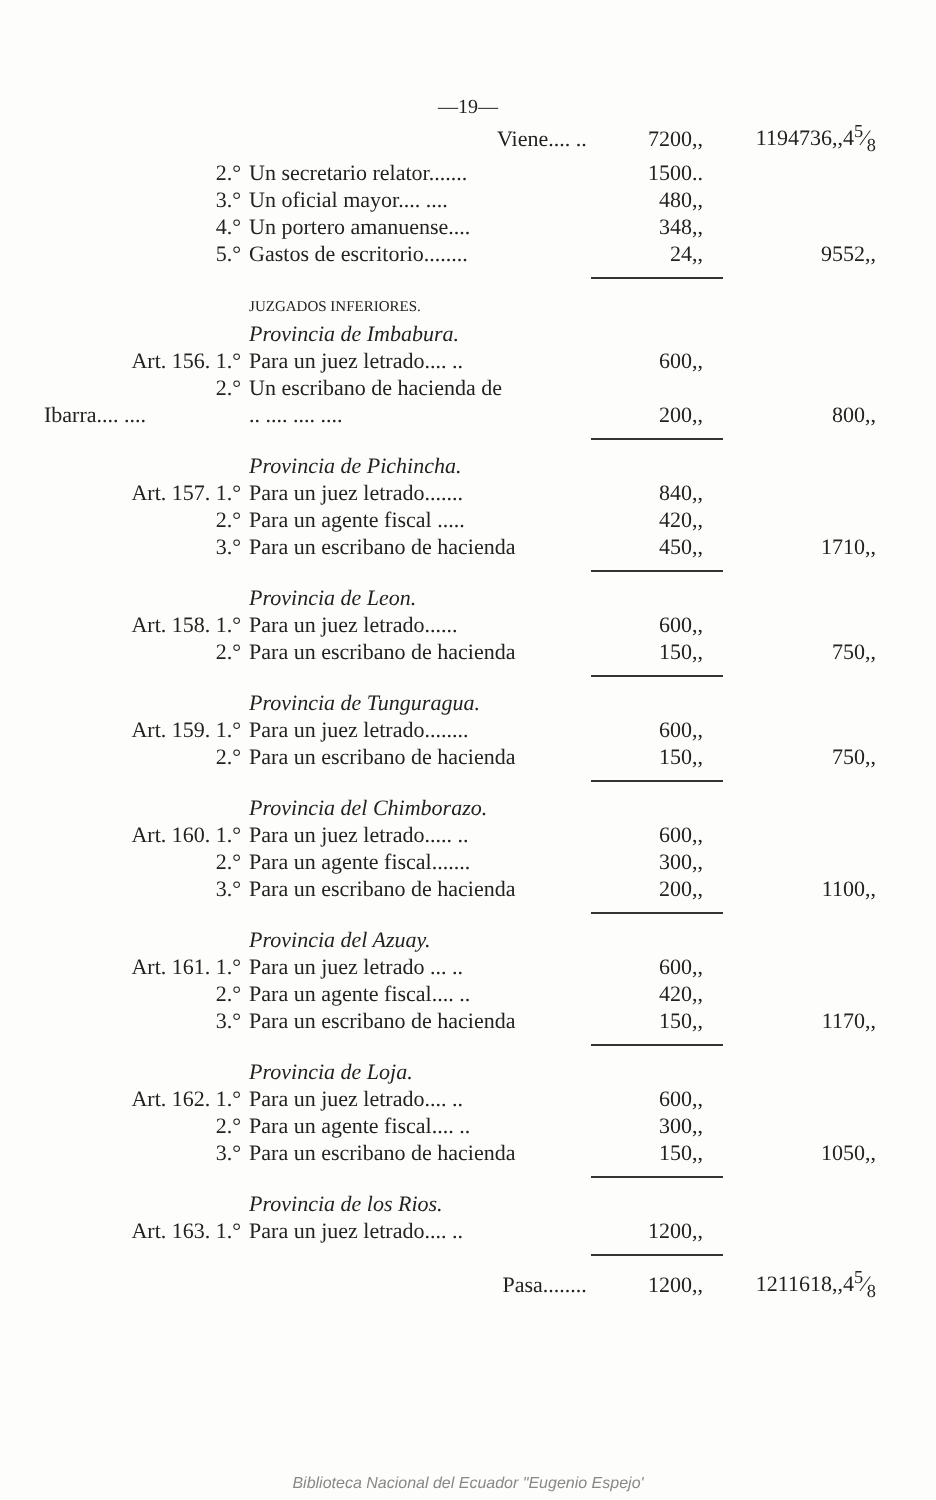—19—
| | Viene.... .. | 7200,, | 1194736,,45⁄8 |
| 2.° | Un secretario relator....... | 1500.. | |
| 3.° | Un oficial mayor.... .... | 480,, | |
| 4.° | Un portero amanuense.... | 348,, | |
| 5.° | Gastos de escritorio........ | 24,, | 9552,, |
| | JUZGADOS INFERIORES. | | |
| | Provincia de Imbabura. | | |
| Art. 156. 1.° | Para un juez letrado.... .. | 600,, | |
| 2.° | Un escribano de hacienda de | | |
| Ibarra.... .... | .. .... .... .... | 200,, | 800,, |
| | Provincia de Pichincha. | | |
| Art. 157. 1.° | Para un juez letrado....... | 840,, | |
| 2.° | Para un agente fiscal ..... | 420,, | |
| 3.° | Para un escribano de hacienda | 450,, | 1710,, |
| | Provincia de Leon. | | |
| Art. 158. 1.° | Para un juez letrado...... | 600,, | |
| 2.° | Para un escribano de hacienda | 150,, | 750,, |
| | Provincia de Tunguragua. | | |
| Art. 159. 1.° | Para un juez letrado........ | 600,, | |
| 2.° | Para un escribano de hacienda | 150,, | 750,, |
| | Provincia del Chimborazo. | | |
| Art. 160. 1.° | Para un juez letrado..... .. | 600,, | |
| 2.° | Para un agente fiscal....... | 300,, | |
| 3.° | Para un escribano de hacienda | 200,, | 1100,, |
| | Provincia del Azuay. | | |
| Art. 161. 1.° | Para un juez letrado ... .. | 600,, | |
| 2.° | Para un agente fiscal.... .. | 420,, | |
| 3.° | Para un escribano de hacienda | 150,, | 1170,, |
| | Provincia de Loja. | | |
| Art. 162. 1.° | Para un juez letrado.... .. | 600,, | |
| 2.° | Para un agente fiscal.... .. | 300,, | |
| 3.° | Para un escribano de hacienda | 150,, | 1050,, |
| | Provincia de los Rios. | | |
| Art. 163. 1.° | Para un juez letrado.... .. | 1200,, | |
| | Pasa........ | 1200,, | 1211618,,45⁄8 |
Biblioteca Nacional del Ecuador "Eugenio Espejo'